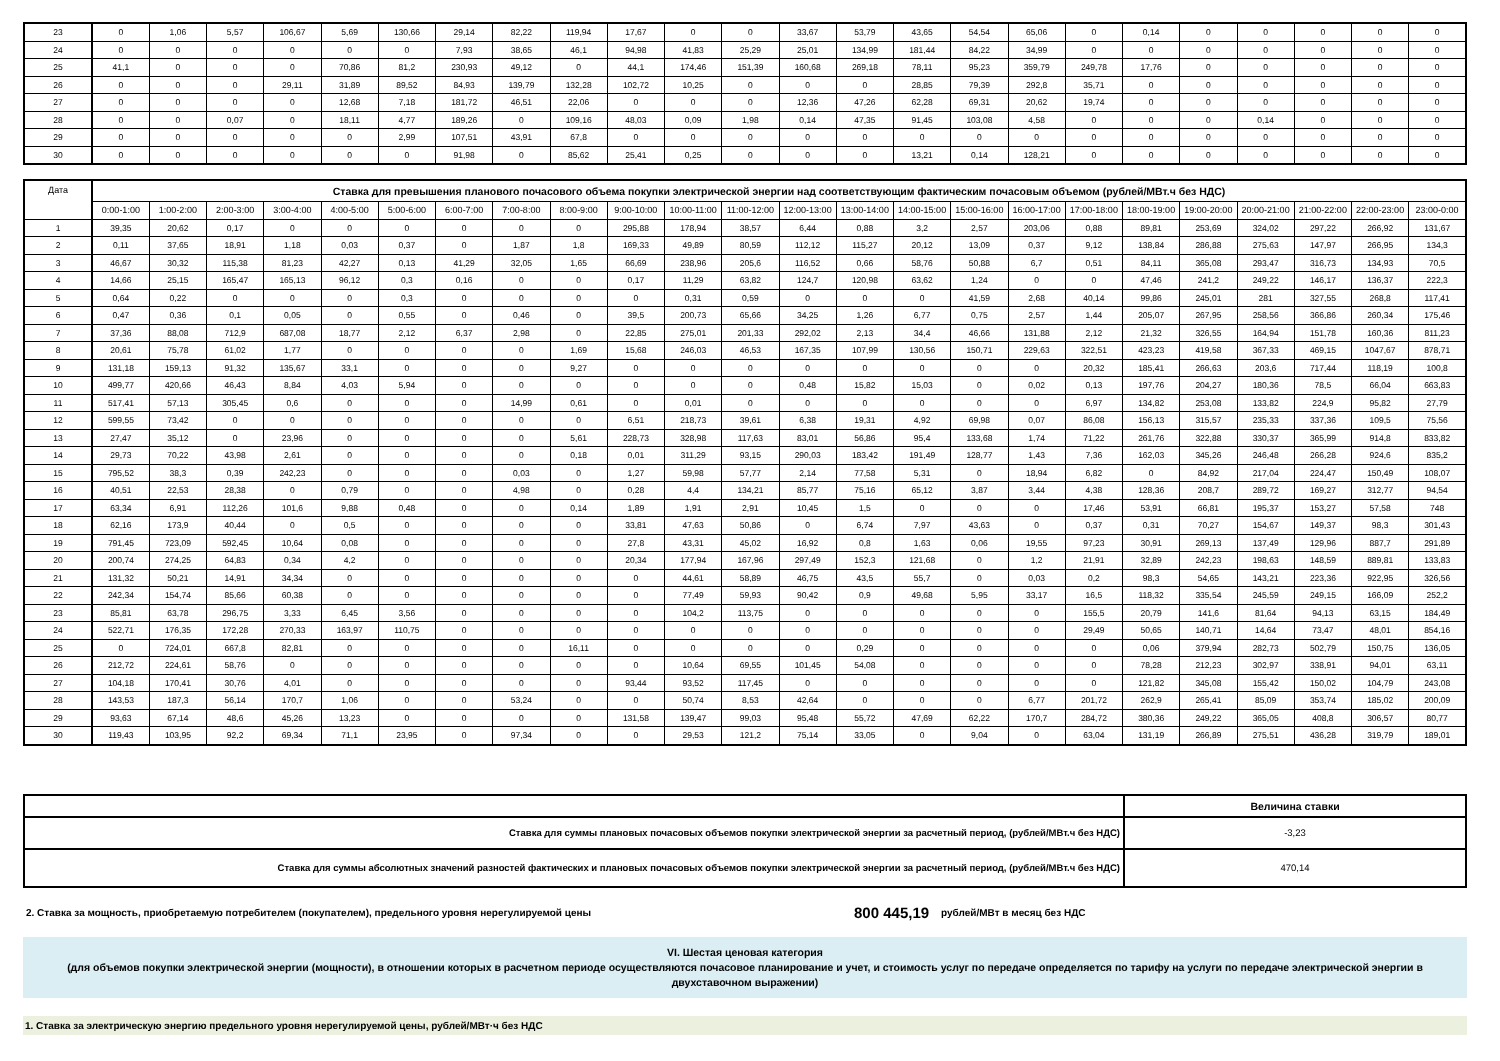| 23 | 0 | 1,06 | 5,57 | 106,67 | 5,69 | 130,66 | 29,14 | 82,22 | 119,94 | 17,67 | 0 | 0 | 33,67 | 53,79 | 43,65 | 54,54 | 65,06 | 0 | 0,14 | 0 | 0 | 0 | 0 | 0 |
| 24 | 0 | 0 | 0 | 0 | 0 | 0 | 7,93 | 38,65 | 46,1 | 94,98 | 41,83 | 25,29 | 25,01 | 134,99 | 181,44 | 84,22 | 34,99 | 0 | 0 | 0 | 0 | 0 | 0 | 0 |
| 25 | 41,1 | 0 | 0 | 0 | 70,86 | 81,2 | 230,93 | 49,12 | 0 | 44,1 | 174,46 | 151,39 | 160,68 | 269,18 | 78,11 | 95,23 | 359,79 | 249,78 | 17,76 | 0 | 0 | 0 | 0 | 0 |
| 26 | 0 | 0 | 0 | 29,11 | 31,89 | 89,52 | 84,93 | 139,79 | 132,28 | 102,72 | 10,25 | 0 | 0 | 0 | 28,85 | 79,39 | 292,8 | 35,71 | 0 | 0 | 0 | 0 | 0 | 0 |
| 27 | 0 | 0 | 0 | 0 | 12,68 | 7,18 | 181,72 | 46,51 | 22,06 | 0 | 0 | 0 | 12,36 | 47,26 | 62,28 | 69,31 | 20,62 | 19,74 | 0 | 0 | 0 | 0 | 0 | 0 |
| 28 | 0 | 0 | 0,07 | 0 | 18,11 | 4,77 | 189,26 | 0 | 109,16 | 48,03 | 0,09 | 1,98 | 0,14 | 47,35 | 91,45 | 103,08 | 4,58 | 0 | 0 | 0 | 0,14 | 0 | 0 | 0 |
| 29 | 0 | 0 | 0 | 0 | 0 | 2,99 | 107,51 | 43,91 | 67,8 | 0 | 0 | 0 | 0 | 0 | 0 | 0 | 0 | 0 | 0 | 0 | 0 | 0 | 0 | 0 |
| 30 | 0 | 0 | 0 | 0 | 0 | 0 | 91,98 | 0 | 85,62 | 25,41 | 0,25 | 0 | 0 | 0 | 13,21 | 0,14 | 128,21 | 0 | 0 | 0 | 0 | 0 | 0 | 0 |
| Дата | Ставка для превышения планового почасового объема покупки электрической энергии над соответствующим фактическим почасовым объемом (рублей/МВт.ч без НДС) | | | | | | | | | | | | | | | | | | | | | | | |
| --- | --- | --- | --- | --- | --- | --- | --- | --- | --- | --- | --- | --- | --- | --- | --- | --- | --- | --- | --- | --- | --- | --- | --- | --- |
| | 0:00-1:00 | 1:00-2:00 | 2:00-3:00 | 3:00-4:00 | 4:00-5:00 | 5:00-6:00 | 6:00-7:00 | 7:00-8:00 | 8:00-9:00 | 9:00-10:00 | 10:00-11:00 | 11:00-12:00 | 12:00-13:00 | 13:00-14:00 | 14:00-15:00 | 15:00-16:00 | 16:00-17:00 | 17:00-18:00 | 18:00-19:00 | 19:00-20:00 | 20:00-21:00 | 21:00-22:00 | 22:00-23:00 | 23:00-0:00 |
| 1 | 39,35 | 20,62 | 0,17 | 0 | 0 | 0 | 0 | 0 | 0 | 295,88 | 178,94 | 38,57 | 6,44 | 0,88 | 3,2 | 2,57 | 203,06 | 0,88 | 89,81 | 253,69 | 324,02 | 297,22 | 266,92 | 131,67 |
| 2 | 0,11 | 37,65 | 18,91 | 1,18 | 0,03 | 0,37 | 0 | 1,87 | 1,8 | 169,33 | 49,89 | 80,59 | 112,12 | 115,27 | 20,12 | 13,09 | 0,37 | 9,12 | 138,84 | 286,88 | 275,63 | 147,97 | 266,95 | 134,3 |
| 3 | 46,67 | 30,32 | 115,38 | 81,23 | 42,27 | 0,13 | 41,29 | 32,05 | 1,65 | 66,69 | 238,96 | 205,6 | 116,52 | 0,66 | 58,76 | 50,88 | 6,7 | 0,51 | 84,11 | 365,08 | 293,47 | 316,73 | 134,93 | 70,5 |
| 4 | 14,66 | 25,15 | 165,47 | 165,13 | 96,12 | 0,3 | 0,16 | 0 | 0 | 0,17 | 11,29 | 63,82 | 124,7 | 120,98 | 63,62 | 1,24 | 0 | 0 | 47,46 | 241,2 | 249,22 | 146,17 | 136,37 | 222,3 |
| 5 | 0,64 | 0,22 | 0 | 0 | 0 | 0,3 | 0 | 0 | 0 | 0 | 0,31 | 0,59 | 0 | 0 | 0 | 41,59 | 2,68 | 40,14 | 99,86 | 245,01 | 281 | 327,55 | 268,8 | 117,41 |
| 6 | 0,47 | 0,36 | 0,1 | 0,05 | 0 | 0,55 | 0 | 0,46 | 0 | 39,5 | 200,73 | 65,66 | 34,25 | 1,26 | 6,77 | 0,75 | 2,57 | 1,44 | 205,07 | 267,95 | 258,56 | 366,86 | 260,34 | 175,46 |
| 7 | 37,36 | 88,08 | 712,9 | 687,08 | 18,77 | 2,12 | 6,37 | 2,98 | 0 | 22,85 | 275,01 | 201,33 | 292,02 | 2,13 | 34,4 | 46,66 | 131,88 | 2,12 | 21,32 | 326,55 | 164,94 | 151,78 | 160,36 | 811,23 |
| 8 | 20,61 | 75,78 | 61,02 | 1,77 | 0 | 0 | 0 | 0 | 1,69 | 15,68 | 246,03 | 46,53 | 167,35 | 107,99 | 130,56 | 150,71 | 229,63 | 322,51 | 423,23 | 419,58 | 367,33 | 469,15 | 1047,67 | 878,71 |
| 9 | 131,18 | 159,13 | 91,32 | 135,67 | 33,1 | 0 | 0 | 0 | 9,27 | 0 | 0 | 0 | 0 | 0 | 0 | 0 | 0 | 20,32 | 185,41 | 266,63 | 203,6 | 717,44 | 118,19 | 100,8 |
| 10 | 499,77 | 420,66 | 46,43 | 8,84 | 4,03 | 5,94 | 0 | 0 | 0 | 0 | 0 | 0 | 0,48 | 15,82 | 15,03 | 0 | 0,02 | 0,13 | 197,76 | 204,27 | 180,36 | 78,5 | 66,04 | 663,83 |
| 11 | 517,41 | 57,13 | 305,45 | 0,6 | 0 | 0 | 0 | 14,99 | 0,61 | 0 | 0,01 | 0 | 0 | 0 | 0 | 0 | 0 | 6,97 | 134,82 | 253,08 | 133,82 | 224,9 | 95,82 | 27,79 |
| 12 | 599,55 | 73,42 | 0 | 0 | 0 | 0 | 0 | 0 | 0 | 6,51 | 218,73 | 39,61 | 6,38 | 19,31 | 4,92 | 69,98 | 0,07 | 86,08 | 156,13 | 315,57 | 235,33 | 337,36 | 109,5 | 75,56 |
| 13 | 27,47 | 35,12 | 0 | 23,96 | 0 | 0 | 0 | 0 | 5,61 | 228,73 | 328,98 | 117,63 | 83,01 | 56,86 | 95,4 | 133,68 | 1,74 | 71,22 | 261,76 | 322,88 | 330,37 | 365,99 | 914,8 | 833,82 |
| 14 | 29,73 | 70,22 | 43,98 | 2,61 | 0 | 0 | 0 | 0 | 0,18 | 0,01 | 311,29 | 93,15 | 290,03 | 183,42 | 191,49 | 128,77 | 1,43 | 7,36 | 162,03 | 345,26 | 246,48 | 266,28 | 924,6 | 835,2 |
| 15 | 795,52 | 38,3 | 0,39 | 242,23 | 0 | 0 | 0 | 0,03 | 0 | 1,27 | 59,98 | 57,77 | 2,14 | 77,58 | 5,31 | 0 | 18,94 | 6,82 | 0 | 84,92 | 217,04 | 224,47 | 150,49 | 108,07 |
| 16 | 40,51 | 22,53 | 28,38 | 0 | 0,79 | 0 | 0 | 4,98 | 0 | 0,28 | 4,4 | 134,21 | 85,77 | 75,16 | 65,12 | 3,87 | 3,44 | 4,38 | 128,36 | 208,7 | 289,72 | 169,27 | 312,77 | 94,54 |
| 17 | 63,34 | 6,91 | 112,26 | 101,6 | 9,88 | 0,48 | 0 | 0 | 0,14 | 1,89 | 1,91 | 2,91 | 10,45 | 1,5 | 0 | 0 | 0 | 17,46 | 53,91 | 66,81 | 195,37 | 153,27 | 57,58 | 748 |
| 18 | 62,16 | 173,9 | 40,44 | 0 | 0,5 | 0 | 0 | 0 | 0 | 33,81 | 47,63 | 50,86 | 0 | 6,74 | 7,97 | 43,63 | 0 | 0,37 | 0,31 | 70,27 | 154,67 | 149,37 | 98,3 | 301,43 |
| 19 | 791,45 | 723,09 | 592,45 | 10,64 | 0,08 | 0 | 0 | 0 | 0 | 27,8 | 43,31 | 45,02 | 16,92 | 0,8 | 1,63 | 0,06 | 19,55 | 97,23 | 30,91 | 269,13 | 137,49 | 129,96 | 887,7 | 291,89 |
| 20 | 200,74 | 274,25 | 64,83 | 0,34 | 4,2 | 0 | 0 | 0 | 0 | 20,34 | 177,94 | 167,96 | 297,49 | 152,3 | 121,68 | 0 | 1,2 | 21,91 | 32,89 | 242,23 | 198,63 | 148,59 | 889,81 | 133,83 |
| 21 | 131,32 | 50,21 | 14,91 | 34,34 | 0 | 0 | 0 | 0 | 0 | 0 | 44,61 | 58,89 | 46,75 | 43,5 | 55,7 | 0 | 0,03 | 0,2 | 98,3 | 54,65 | 143,21 | 223,36 | 922,95 | 326,56 |
| 22 | 242,34 | 154,74 | 85,66 | 60,38 | 0 | 0 | 0 | 0 | 0 | 0 | 77,49 | 59,93 | 90,42 | 0,9 | 49,68 | 5,95 | 33,17 | 16,5 | 118,32 | 335,54 | 245,59 | 249,15 | 166,09 | 252,2 |
| 23 | 85,81 | 63,78 | 296,75 | 3,33 | 6,45 | 3,56 | 0 | 0 | 0 | 0 | 104,2 | 113,75 | 0 | 0 | 0 | 0 | 0 | 155,5 | 20,79 | 141,6 | 81,64 | 94,13 | 63,15 | 184,49 |
| 24 | 522,71 | 176,35 | 172,28 | 270,33 | 163,97 | 110,75 | 0 | 0 | 0 | 0 | 0 | 0 | 0 | 0 | 0 | 0 | 0 | 29,49 | 50,65 | 140,71 | 14,64 | 73,47 | 48,01 | 854,16 |
| 25 | 0 | 724,01 | 667,8 | 82,81 | 0 | 0 | 0 | 0 | 16,11 | 0 | 0 | 0 | 0 | 0,29 | 0 | 0 | 0 | 0 | 0,06 | 379,94 | 282,73 | 502,79 | 150,75 | 136,05 |
| 26 | 212,72 | 224,61 | 58,76 | 0 | 0 | 0 | 0 | 0 | 0 | 0 | 10,64 | 69,55 | 101,45 | 54,08 | 0 | 0 | 0 | 0 | 78,28 | 212,23 | 302,97 | 338,91 | 94,01 | 63,11 |
| 27 | 104,18 | 170,41 | 30,76 | 4,01 | 0 | 0 | 0 | 0 | 0 | 93,44 | 93,52 | 117,45 | 0 | 0 | 0 | 0 | 0 | 0 | 121,82 | 345,08 | 155,42 | 150,02 | 104,79 | 243,08 |
| 28 | 143,53 | 187,3 | 56,14 | 170,7 | 1,06 | 0 | 0 | 53,24 | 0 | 0 | 50,74 | 8,53 | 42,64 | 0 | 0 | 0 | 6,77 | 201,72 | 262,9 | 265,41 | 85,09 | 353,74 | 185,02 | 200,09 |
| 29 | 93,63 | 67,14 | 48,6 | 45,26 | 13,23 | 0 | 0 | 0 | 0 | 131,58 | 139,47 | 99,03 | 95,48 | 55,72 | 47,69 | 62,22 | 170,7 | 284,72 | 380,36 | 249,22 | 365,05 | 408,8 | 306,57 | 80,77 |
| 30 | 119,43 | 103,95 | 92,2 | 69,34 | 71,1 | 23,95 | 0 | 97,34 | 0 | 0 | 29,53 | 121,2 | 75,14 | 33,05 | 0 | 9,04 | 0 | 63,04 | 131,19 | 266,89 | 275,51 | 436,28 | 319,79 | 189,01 |
| | Величина ставки |
| Ставка для суммы плановых почасовых объемов покупки электрической энергии за расчетный период, (рублей/МВт.ч без НДС) | -3,23 |
| Ставка для суммы абсолютных значений разностей фактических и плановых почасовых объемов покупки электрической энергии за расчетный период, (рублей/МВт.ч без НДС) | 470,14 |
2. Ставка за мощность, приобретаемую потребителем (покупателем), предельного уровня нерегулируемой цены 800 445,19 рублей/МВт в месяц без НДС
VI. Шестая ценовая категория
(для объемов покупки электрической энергии (мощности), в отношении которых в расчетном периоде осуществляются почасовое планирование и учет, и стоимость услуг по передаче определяется по тарифу на услуги по передаче электрической энергии в двухставочном выражении)
1. Ставка за электрическую энергию предельного уровня нерегулируемой цены, рублей/МВт·ч без НДС